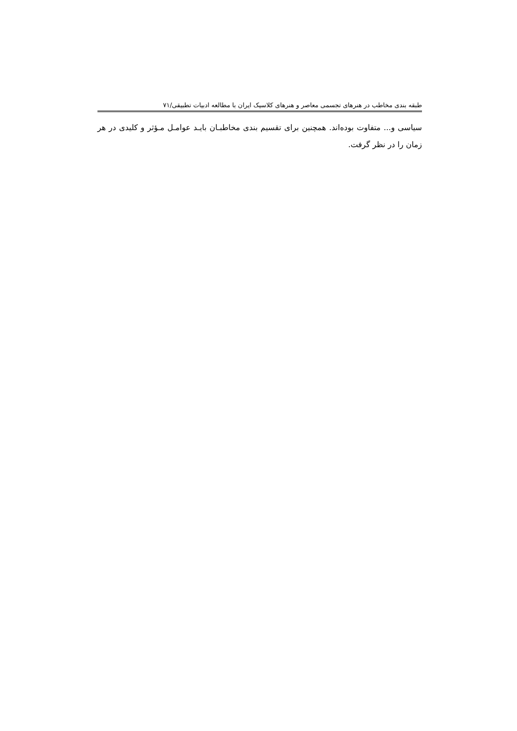طبقه بندی مخاطب در هنرهای تجسمی معاصر و هنرهای کلاسیک ایران با مطالعه ادبیات تطبیقی/۷۱
سیاسی و... متفاوت بوده‌اند. همچنین برای تقسیم بندی مخاطبـان بایـد عوامـل مـؤثر و کلیدی در هر زمان را در نظر گرفت.